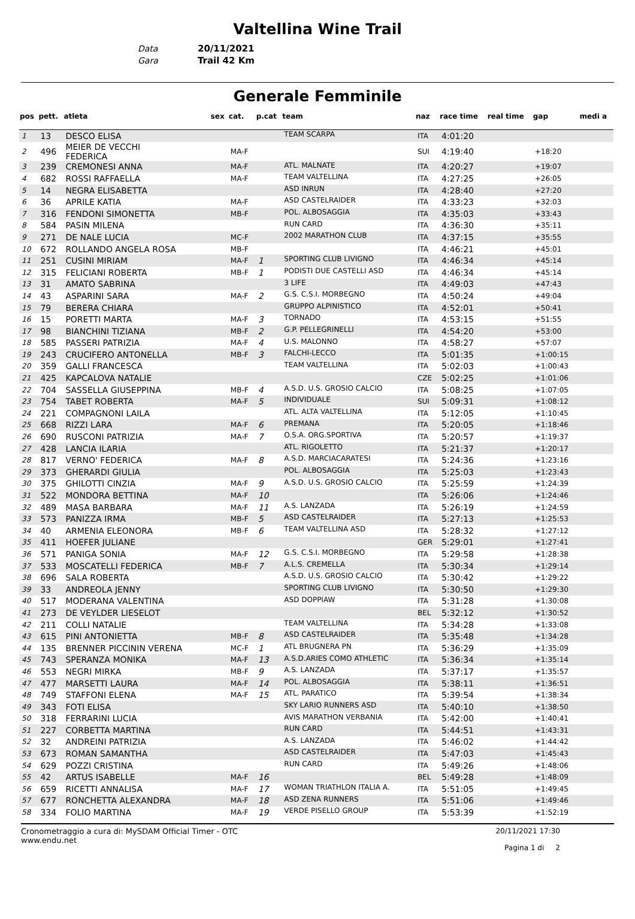Valtellina Wine Trail
Data 20/11/2021
Gara Trail 42 Km
Generale Femminile
| pos | pett. | atleta | sex | cat. | p.cat | team | naz | race time | real time | gap | medi a |
| --- | --- | --- | --- | --- | --- | --- | --- | --- | --- | --- | --- |
| 1 | 13 | DESCO ELISA | | | | TEAM SCARPA | ITA | 4:01:20 | | | |
| 2 | 496 | MEIER DE VECCHI FEDERICA | | MA-F | | | SUI | 4:19:40 | | +18:20 | |
| 3 | 239 | CREMONESI ANNA | | MA-F | | ATL. MALNATE | ITA | 4:20:27 | | +19:07 | |
| 4 | 682 | ROSSI RAFFAELLA | | MA-F | | TEAM VALTELLINA | ITA | 4:27:25 | | +26:05 | |
| 5 | 14 | NEGRA ELISABETTA | | | | ASD INRUN | ITA | 4:28:40 | | +27:20 | |
| 6 | 36 | APRILE KATIA | | MA-F | | ASD CASTELRAIDER | ITA | 4:33:23 | | +32:03 | |
| 7 | 316 | FENDONI SIMONETTA | | MB-F | | POL. ALBOSAGGIA | ITA | 4:35:03 | | +33:43 | |
| 8 | 584 | PASIN MILENA | | | | RUN CARD | ITA | 4:36:30 | | +35:11 | |
| 9 | 271 | DE NALE LUCIA | | MC-F | | 2002 MARATHON CLUB | ITA | 4:37:15 | | +35:55 | |
| 10 | 672 | ROLLANDO ANGELA ROSA | | MB-F | | | ITA | 4:46:21 | | +45:01 | |
| 11 | 251 | CUSINI MIRIAM | | MA-F | 1 | SPORTING CLUB LIVIGNO | ITA | 4:46:34 | | +45:14 | |
| 12 | 315 | FELICIANI ROBERTA | | MB-F | 1 | PODISTI DUE CASTELLI ASD | ITA | 4:46:34 | | +45:14 | |
| 13 | 31 | AMATO SABRINA | | | | 3 LIFE | ITA | 4:49:03 | | +47:43 | |
| 14 | 43 | ASPARINI SARA | | MA-F | 2 | G.S. C.S.I. MORBEGNO | ITA | 4:50:24 | | +49:04 | |
| 15 | 79 | BERERA CHIARA | | | | GRUPPO ALPINISTICO | ITA | 4:52:01 | | +50:41 | |
| 16 | 15 | PORETTI MARTA | | MA-F | 3 | TORNADO | ITA | 4:53:15 | | +51:55 | |
| 17 | 98 | BIANCHINI TIZIANA | | MB-F | 2 | G.P. PELLEGRINELLI | ITA | 4:54:20 | | +53:00 | |
| 18 | 585 | PASSERI PATRIZIA | | MA-F | 4 | U.S. MALONNO | ITA | 4:58:27 | | +57:07 | |
| 19 | 243 | CRUCIFERO ANTONELLA | | MB-F | 3 | FALCHI-LECCO | ITA | 5:01:35 | | +1:00:15 | |
| 20 | 359 | GALLI FRANCESCA | | | | TEAM VALTELLINA | ITA | 5:02:03 | | +1:00:43 | |
| 21 | 425 | KAPCALOVA NATALIE | | | | | CZE | 5:02:25 | | +1:01:06 | |
| 22 | 704 | SASSELLA GIUSEPPINA | | MB-F | 4 | A.S.D. U.S. GROSIO CALCIO | ITA | 5:08:25 | | +1:07:05 | |
| 23 | 754 | TABET ROBERTA | | MA-F | 5 | INDIVIDUALE | SUI | 5:09:31 | | +1:08:12 | |
| 24 | 221 | COMPAGNONI LAILA | | | | ATL. ALTA VALTELLINA | ITA | 5:12:05 | | +1:10:45 | |
| 25 | 668 | RIZZI LARA | | MA-F | 6 | PREMANA | ITA | 5:20:05 | | +1:18:46 | |
| 26 | 690 | RUSCONI PATRIZIA | | MA-F | 7 | O.S.A. ORG.SPORTIVA | ITA | 5:20:57 | | +1:19:37 | |
| 27 | 428 | LANCIA ILARIA | | | | ATL. RIGOLETTO | ITA | 5:21:37 | | +1:20:17 | |
| 28 | 817 | VERNO' FEDERICA | | MA-F | 8 | A.S.D. MARCIACARATESI | ITA | 5:24:36 | | +1:23:16 | |
| 29 | 373 | GHERARDI GIULIA | | | | POL. ALBOSAGGIA | ITA | 5:25:03 | | +1:23:43 | |
| 30 | 375 | GHILOTTI CINZIA | | MA-F | 9 | A.S.D. U.S. GROSIO CALCIO | ITA | 5:25:59 | | +1:24:39 | |
| 31 | 522 | MONDORA BETTINA | | MA-F | 10 | | ITA | 5:26:06 | | +1:24:46 | |
| 32 | 489 | MASA BARBARA | | MA-F | 11 | A.S. LANZADA | ITA | 5:26:19 | | +1:24:59 | |
| 33 | 573 | PANIZZA IRMA | | MB-F | 5 | ASD CASTELRAIDER | ITA | 5:27:13 | | +1:25:53 | |
| 34 | 40 | ARMENIA ELEONORA | | MB-F | 6 | TEAM VALTELLINA ASD | ITA | 5:28:32 | | +1:27:12 | |
| 35 | 411 | HOEFER JULIANE | | | | | GER | 5:29:01 | | +1:27:41 | |
| 36 | 571 | PANIGA SONIA | | MA-F | 12 | G.S. C.S.I. MORBEGNO | ITA | 5:29:58 | | +1:28:38 | |
| 37 | 533 | MOSCATELLI FEDERICA | | MB-F | 7 | A.L.S. CREMELLA | ITA | 5:30:34 | | +1:29:14 | |
| 38 | 696 | SALA ROBERTA | | | | A.S.D. U.S. GROSIO CALCIO | ITA | 5:30:42 | | +1:29:22 | |
| 39 | 33 | ANDREOLA JENNY | | | | SPORTING CLUB LIVIGNO | ITA | 5:30:50 | | +1:29:30 | |
| 40 | 517 | MODERANA VALENTINA | | | | ASD DOPPIAW | ITA | 5:31:28 | | +1:30:08 | |
| 41 | 273 | DE VEYLDER LIESELOT | | | | | BEL | 5:32:12 | | +1:30:52 | |
| 42 | 211 | COLLI NATALIE | | | | TEAM VALTELLINA | ITA | 5:34:28 | | +1:33:08 | |
| 43 | 615 | PINI ANTONIETTA | | MB-F | 8 | ASD CASTELRAIDER | ITA | 5:35:48 | | +1:34:28 | |
| 44 | 135 | BRENNER PICCININ VERENA | | MC-F | 1 | ATL BRUGNERA PN | ITA | 5:36:29 | | +1:35:09 | |
| 45 | 743 | SPERANZA MONIKA | | MA-F | 13 | A.S.D.ARIES COMO ATHLETIC | ITA | 5:36:34 | | +1:35:14 | |
| 46 | 553 | NEGRI MIRKA | | MB-F | 9 | A.S. LANZADA | ITA | 5:37:17 | | +1:35:57 | |
| 47 | 477 | MARSETTI LAURA | | MA-F | 14 | POL. ALBOSAGGIA | ITA | 5:38:11 | | +1:36:51 | |
| 48 | 749 | STAFFONI ELENA | | MA-F | 15 | ATL. PARATICO | ITA | 5:39:54 | | +1:38:34 | |
| 49 | 343 | FOTI ELISA | | | | SKY LARIO RUNNERS ASD | ITA | 5:40:10 | | +1:38:50 | |
| 50 | 318 | FERRARINI LUCIA | | | | AVIS MARATHON VERBANIA | ITA | 5:42:00 | | +1:40:41 | |
| 51 | 227 | CORBETTA MARTINA | | | | RUN CARD | ITA | 5:44:51 | | +1:43:31 | |
| 52 | 32 | ANDREINI PATRIZIA | | | | A.S. LANZADA | ITA | 5:46:02 | | +1:44:42 | |
| 53 | 673 | ROMAN SAMANTHA | | | | ASD CASTELRAIDER | ITA | 5:47:03 | | +1:45:43 | |
| 54 | 629 | POZZI CRISTINA | | | | RUN CARD | ITA | 5:49:26 | | +1:48:06 | |
| 55 | 42 | ARTUS ISABELLE | | MA-F | 16 | | BEL | 5:49:28 | | +1:48:09 | |
| 56 | 659 | RICETTI ANNALISA | | MA-F | 17 | WOMAN TRIATHLON ITALIA A. | ITA | 5:51:05 | | +1:49:45 | |
| 57 | 677 | RONCHETTA ALEXANDRA | | MA-F | 18 | ASD ZENA RUNNERS | ITA | 5:51:06 | | +1:49:46 | |
| 58 | 334 | FOLIO MARTINA | | MA-F | 19 | VERDE PISELLO GROUP | ITA | 5:53:39 | | +1:52:19 | |
Cronometraggio a cura di: MySDAM Official Timer - OTC
www.endu.net
20/11/2021 17:30
Pagina 1 di 2